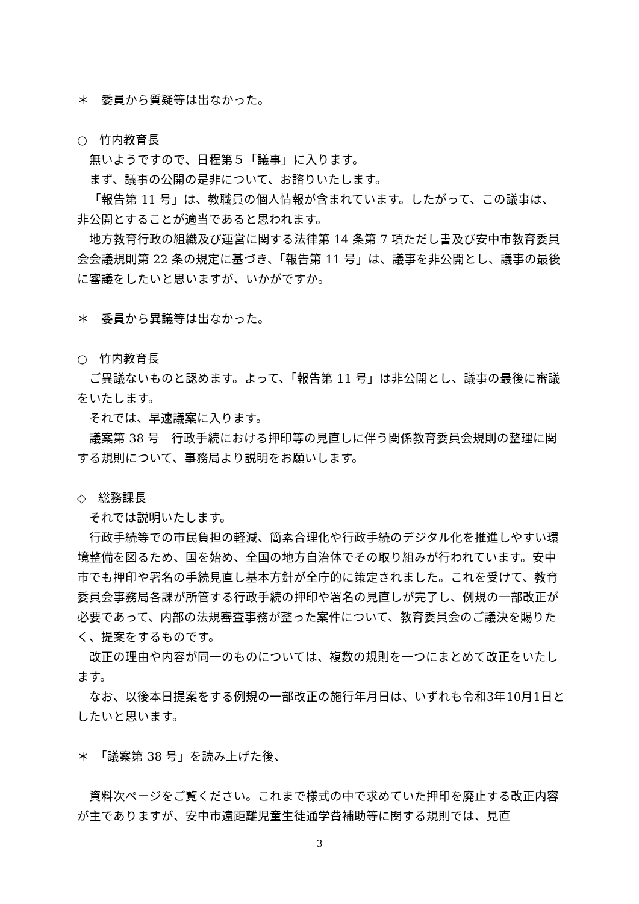＊　委員から質疑等は出なかった。
○　竹内教育長
無いようですので、日程第５「議事」に入ります。
まず、議事の公開の是非について、お諮りいたします。
「報告第 11 号」は、教職員の個人情報が含まれています。したがって、この議事は、非公開とすることが適当であると思われます。
地方教育行政の組織及び運営に関する法律第 14 条第 7 項ただし書及び安中市教育委員会会議規則第 22 条の規定に基づき、「報告第 11 号」は、議事を非公開とし、議事の最後に審議をしたいと思いますが、いかがですか。
＊　委員から異議等は出なかった。
○　竹内教育長
ご異議ないものと認めます。よって、「報告第 11 号」は非公開とし、議事の最後に審議をいたします。
それでは、早速議案に入ります。
議案第 38 号　行政手続における押印等の見直しに伴う関係教育委員会規則の整理に関する規則について、事務局より説明をお願いします。
◇　総務課長
それでは説明いたします。
行政手続等での市民負担の軽減、簡素合理化や行政手続のデジタル化を推進しやすい環境整備を図るため、国を始め、全国の地方自治体でその取り組みが行われています。安中市でも押印や署名の手続見直し基本方針が全庁的に策定されました。これを受けて、教育委員会事務局各課が所管する行政手続の押印や署名の見直しが完了し、例規の一部改正が必要であって、内部の法規審査事務が整った案件について、教育委員会のご議決を賜りたく、提案をするものです。
改正の理由や内容が同一のものについては、複数の規則を一つにまとめて改正をいたします。
なお、以後本日提案をする例規の一部改正の施行年月日は、いずれも令和3年10月1日としたいと思います。
＊　「議案第 38 号」を読み上げた後、
資料次ページをご覧ください。これまで様式の中で求めていた押印を廃止する改正内容が主でありますが、安中市遠距離児童生徒通学費補助等に関する規則では、見直
3